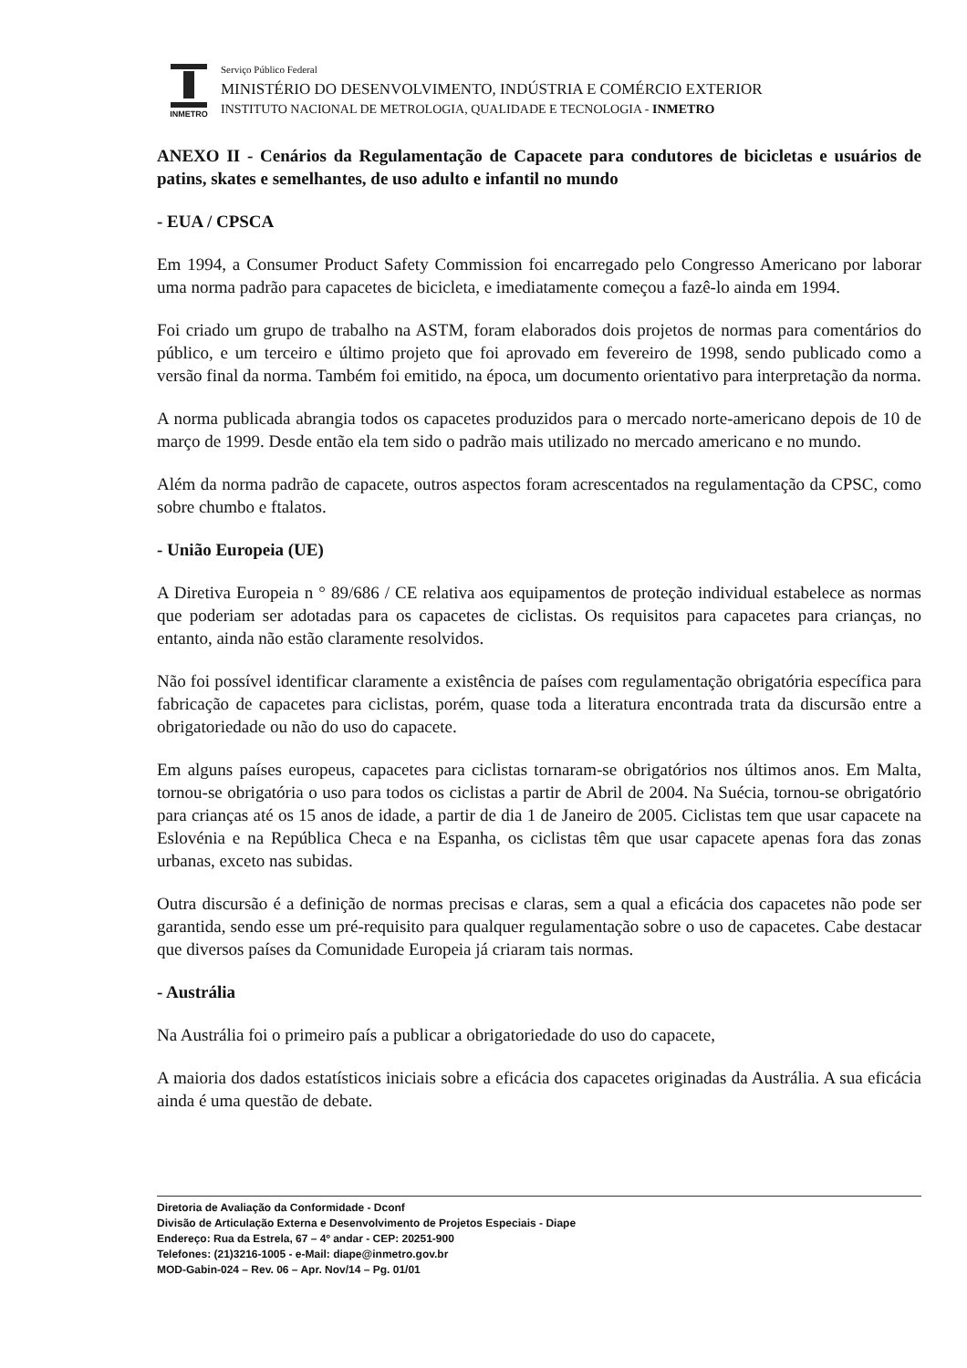INMETRO
Serviço Público Federal
MINISTÉRIO DO DESENVOLVIMENTO, INDÚSTRIA E COMÉRCIO EXTERIOR
INSTITUTO NACIONAL DE METROLOGIA, QUALIDADE E TECNOLOGIA - INMETRO
ANEXO II - Cenários da Regulamentação de Capacete para condutores de bicicletas e usuários de patins, skates e semelhantes, de uso adulto e infantil no mundo
- EUA / CPSCA
Em 1994, a Consumer Product Safety Commission foi encarregado pelo Congresso Americano por laborar uma norma padrão para capacetes de bicicleta, e imediatamente começou a fazê-lo ainda em 1994.
Foi criado um grupo de trabalho na ASTM, foram elaborados dois projetos de normas para comentários do público, e um terceiro e último projeto que foi aprovado em fevereiro de 1998, sendo publicado como a versão final da norma. Também foi emitido, na época, um documento orientativo para interpretação da norma.
A norma publicada abrangia todos os capacetes produzidos para o mercado norte-americano depois de 10 de março de 1999. Desde então ela tem sido o padrão mais utilizado no mercado americano e no mundo.
Além da norma padrão de capacete, outros aspectos foram acrescentados na regulamentação da CPSC, como sobre chumbo e ftalatos.
- União Europeia (UE)
A Diretiva Europeia n ° 89/686 / CE relativa aos equipamentos de proteção individual estabelece as normas que poderiam ser adotadas para os capacetes de ciclistas. Os requisitos para capacetes para crianças, no entanto, ainda não estão claramente resolvidos.
Não foi possível identificar claramente a existência de países com regulamentação obrigatória específica para fabricação de capacetes para ciclistas, porém, quase toda a literatura encontrada trata da discursão entre a obrigatoriedade ou não do uso do capacete.
Em alguns países europeus, capacetes para ciclistas tornaram-se obrigatórios nos últimos anos. Em Malta, tornou-se obrigatória o uso para todos os ciclistas a partir de Abril de 2004. Na Suécia, tornou-se obrigatório para crianças até os 15 anos de idade, a partir de dia 1 de Janeiro de 2005. Ciclistas tem que usar capacete na Eslovénia e na República Checa e na Espanha, os ciclistas têm que usar capacete apenas fora das zonas urbanas, exceto nas subidas.
Outra discursão é a definição de normas precisas e claras, sem a qual a eficácia dos capacetes não pode ser garantida, sendo esse um pré-requisito para qualquer regulamentação sobre o uso de capacetes. Cabe destacar que diversos países da Comunidade Europeia já criaram tais normas.
- Austrália
Na Austrália foi o primeiro país a publicar a obrigatoriedade do uso do capacete,
A maioria dos dados estatísticos iniciais sobre a eficácia dos capacetes originadas da Austrália. A sua eficácia ainda é uma questão de debate.
Diretoria de Avaliação da Conformidade - Dconf
Divisão de Articulação Externa e Desenvolvimento de Projetos Especiais - Diape
Endereço: Rua da Estrela, 67 – 4º andar - CEP: 20251-900
Telefones: (21)3216-1005 - e-Mail: diape@inmetro.gov.br
MOD-Gabin-024 – Rev. 06 – Apr. Nov/14 – Pg. 01/01